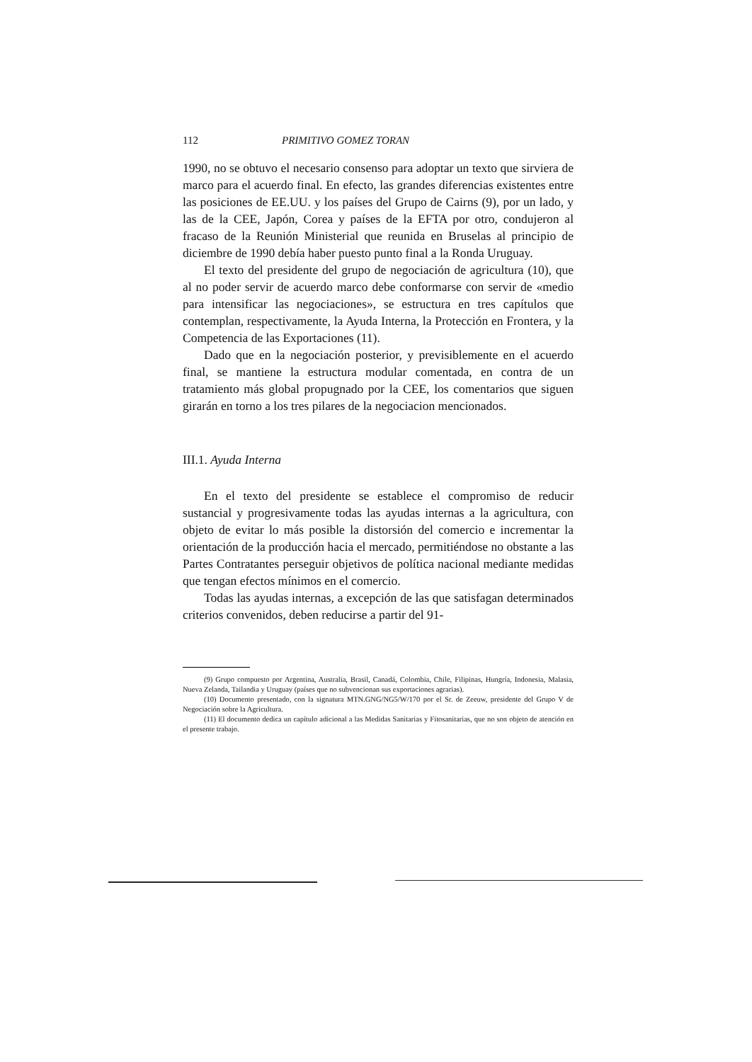112 PRIMITIVO GOMEZ TORAN
1990, no se obtuvo el necesario consenso para adoptar un texto que sirviera de marco para el acuerdo final. En efecto, las grandes diferencias existentes entre las posiciones de EE.UU. y los países del Grupo de Cairns (9), por un lado, y las de la CEE, Japón, Corea y países de la EFTA por otro, condujeron al fracaso de la Reunión Ministerial que reunida en Bruselas al principio de diciembre de 1990 debía haber puesto punto final a la Ronda Uruguay.
El texto del presidente del grupo de negociación de agricultura (10), que al no poder servir de acuerdo marco debe conformarse con servir de «medio para intensificar las negociaciones», se estructura en tres capítulos que contemplan, respectivamente, la Ayuda Interna, la Protección en Frontera, y la Competencia de las Exportaciones (11).
Dado que en la negociación posterior, y previsiblemente en el acuerdo final, se mantiene la estructura modular comentada, en contra de un tratamiento más global propugnado por la CEE, los comentarios que siguen girarán en torno a los tres pilares de la negociacion mencionados.
III.1. Ayuda Interna
En el texto del presidente se establece el compromiso de reducir sustancial y progresivamente todas las ayudas internas a la agricultura, con objeto de evitar lo más posible la distorsión del comercio e incrementar la orientación de la producción hacia el mercado, permitiéndose no obstante a las Partes Contratantes perseguir objetivos de política nacional mediante medidas que tengan efectos mínimos en el comercio.
Todas las ayudas internas, a excepción de las que satisfagan determinados criterios convenidos, deben reducirse a partir del 91-
(9) Grupo compuesto por Argentina, Australia, Brasil, Canadá, Colombia, Chile, Filipinas, Hungría, Indonesia, Malasia, Nueva Zelanda, Tailandia y Uruguay (países que no subvencionan sus exportaciones agrarias).
(10) Documento presentado, con la signatura MTN.GNG/NG5/W/170 por el Sr. de Zeeuw, presidente del Grupo V de Negociación sobre la Agricultura.
(11) El documento dedica un capítulo adicional a las Medidas Sanitarias y Fitosanitarias, que no son objeto de atención en el presente trabajo.